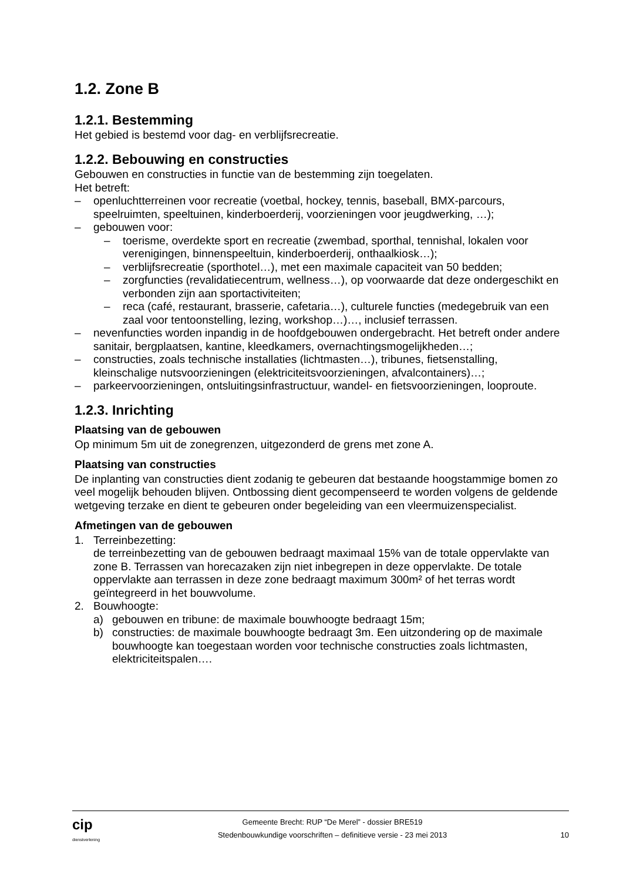1.2. Zone B
1.2.1. Bestemming
Het gebied is bestemd voor dag- en verblijfsrecreatie.
1.2.2. Bebouwing en constructies
Gebouwen en constructies in functie van de bestemming zijn toegelaten.
Het betreft:
– openluchtterreinen voor recreatie (voetbal, hockey, tennis, baseball, BMX-parcours, speelruimten, speeltuinen, kinderboerderij, voorzieningen voor jeugdwerking, …);
– gebouwen voor:
– toerisme, overdekte sport en recreatie (zwembad, sporthal, tennishal, lokalen voor verenigingen, binnenspeeltuin, kinderboerderij, onthaalkiosk…);
– verblijfsrecreatie (sporthotel…), met een maximale capaciteit van 50 bedden;
– zorgfuncties (revalidatiecentrum, wellness…), op voorwaarde dat deze ondergeschikt en verbonden zijn aan sportactiviteiten;
– reca (café, restaurant, brasserie, cafetaria…), culturele functies (medegebruik van een zaal voor tentoonstelling, lezing, workshop…)…, inclusief terrassen.
– nevenfuncties worden inpandig in de hoofdgebouwen ondergebracht. Het betreft onder andere sanitair, bergplaatsen, kantine, kleedkamers, overnachtingsmogelijkheden…;
– constructies, zoals technische installaties (lichtmasten…), tribunes, fietsenstalling, kleinschalige nutsvoorzieningen (elektriciteitsvoorzieningen, afvalcontainers)…;
– parkeervoorzieningen, ontsluitingsinfrastructuur, wandel- en fietsvoorzieningen, looproute.
1.2.3. Inrichting
Plaatsing van de gebouwen
Op minimum 5m uit de zonegrenzen, uitgezonderd de grens met zone A.
Plaatsing van constructies
De inplanting van constructies dient zodanig te gebeuren dat bestaande hoogstammige bomen zo veel mogelijk behouden blijven. Ontbossing dient gecompenseerd te worden volgens de geldende wetgeving terzake en dient te gebeuren onder begeleiding van een vleermuizenspecialist.
Afmetingen van de gebouwen
1. Terreinbezetting:
de terreinbezetting van de gebouwen bedraagt maximaal 15% van de totale oppervlakte van zone B. Terrassen van horecazaken zijn niet inbegrepen in deze oppervlakte. De totale oppervlakte aan terrassen in deze zone bedraagt maximum 300m² of het terras wordt geïntegreerd in het bouwvolume.
2. Bouwhoogte:
a) gebouwen en tribune: de maximale bouwhoogte bedraagt 15m;
b) constructies: de maximale bouwhoogte bedraagt 3m. Een uitzondering op de maximale bouwhoogte kan toegestaan worden voor technische constructies zoals lichtmasten, elektriciteitspalen….
cip
dienstverlening
Gemeente Brecht: RUP “De Merel” - dossier BRE519
Stedenbouwkundige voorschriften – definitieve versie - 23 mei 2013
10